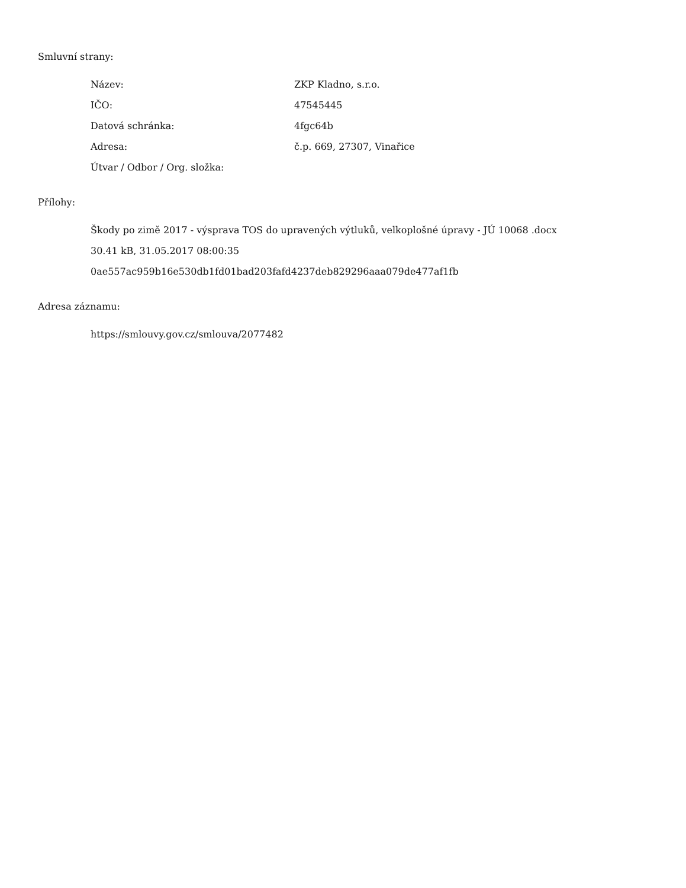Smluvní strany:
| Název: | ZKP Kladno, s.r.o. |
| IČO: | 47545445 |
| Datová schránka: | 4fgc64b |
| Adresa: | č.p. 669, 27307, Vinařice |
| Útvar / Odbor / Org. složka: | |
Přílohy:
Škody po zimě 2017 - výsprava TOS do upravených výtluků, velkoplošné úpravy - JÚ 10068 .docx
30.41 kB, 31.05.2017 08:00:35
0ae557ac959b16e530db1fd01bad203fafd4237deb829296aaa079de477af1fb
Adresa záznamu:
https://smlouvy.gov.cz/smlouva/2077482